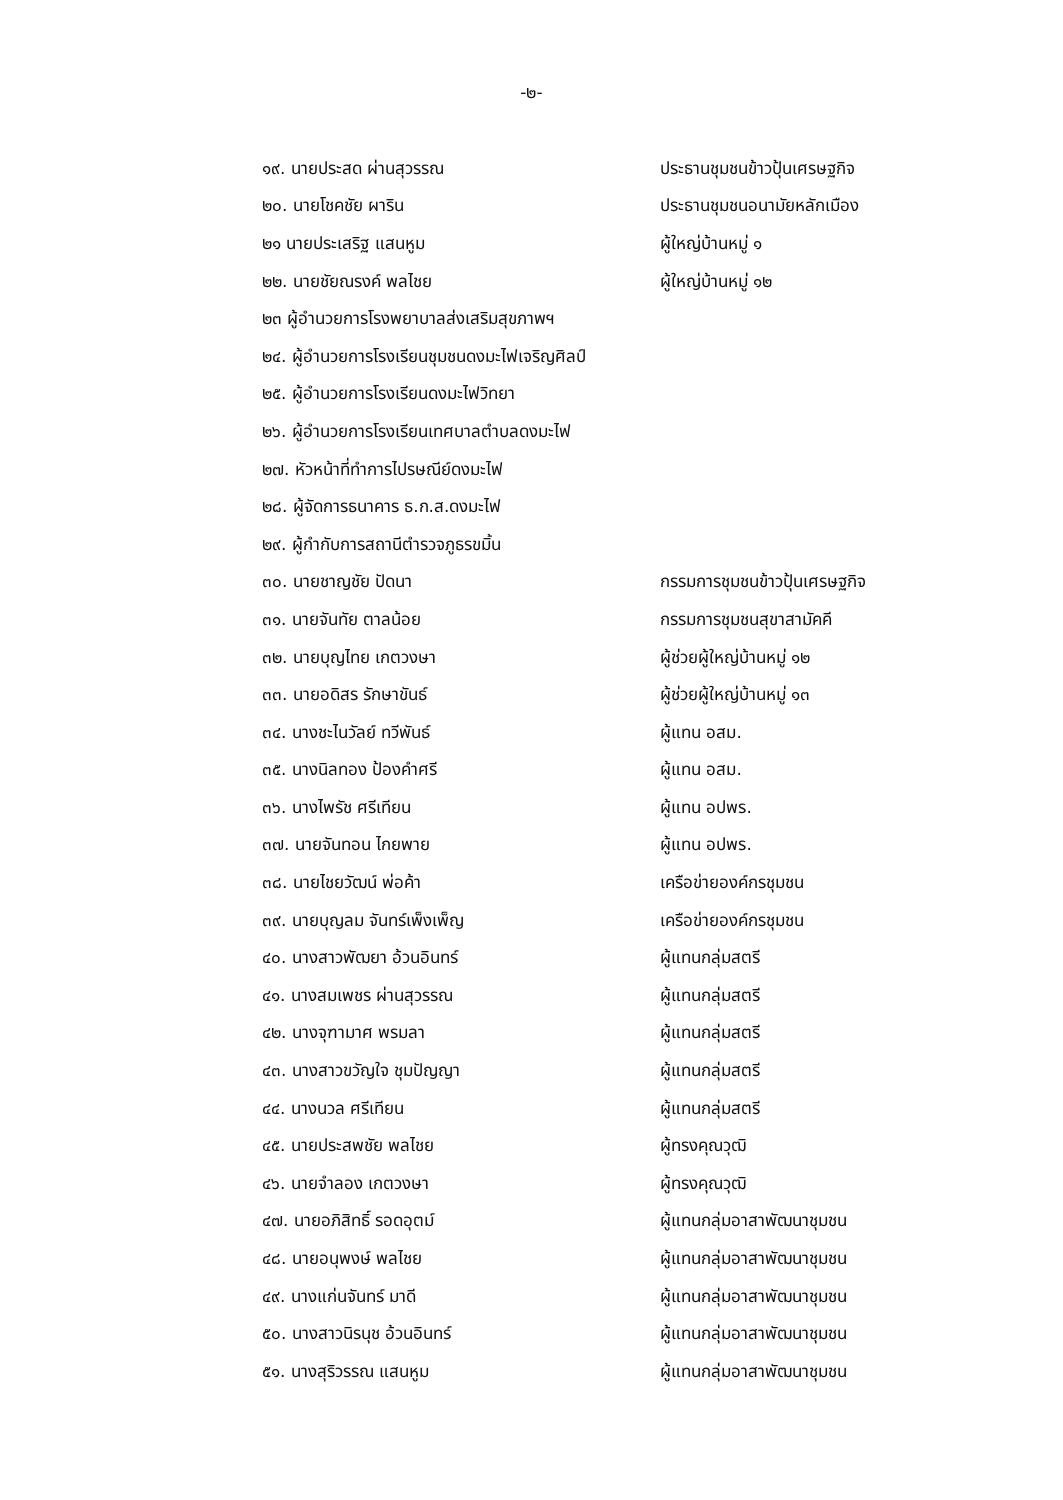-๒-
| ๑๙. นายประสด ผ่านสุวรรณ | ประธานชุมชนข้าวปุ้นเศรษฐกิจ |
| ๒๐. นายโชคชัย ผาริน | ประธานชุมชนอนามัยหลักเมือง |
| ๒๑ นายประเสริฐ แสนหูม | ผู้ใหญ่บ้านหมู่ ๑ |
| ๒๒. นายชัยณรงค์ พลไชย | ผู้ใหญ่บ้านหมู่ ๑๒ |
| ๒๓ ผู้อำนวยการโรงพยาบาลส่งเสริมสุขภาพฯ | |
| ๒๔. ผู้อำนวยการโรงเรียนชุมชนดงมะไฟเจริญศิลป์ | |
| ๒๕. ผู้อำนวยการโรงเรียนดงมะไฟวิทยา | |
| ๒๖. ผู้อำนวยการโรงเรียนเทศบาลตำบลดงมะไฟ | |
| ๒๗. หัวหน้าที่ทำการไปรษณีย์ดงมะไฟ | |
| ๒๘. ผู้จัดการธนาคาร ธ.ก.ส.ดงมะไฟ | |
| ๒๙. ผู้กำกับการสถานีตำรวจภูธรขมิ้น | |
| ๓๐. นายชาญชัย ปัดนา | กรรมการชุมชนข้าวปุ้นเศรษฐกิจ |
| ๓๑. นายจันทัย ตาลน้อย | กรรมการชุมชนสุขาสามัคคี |
| ๓๒. นายบุญไทย เกตวงษา | ผู้ช่วยผู้ใหญ่บ้านหมู่ ๑๒ |
| ๓๓. นายอดิสร รักษาขันธ์ | ผู้ช่วยผู้ใหญ่บ้านหมู่ ๑๓ |
| ๓๔. นางชะไนวัลย์ ทวีพันธ์ | ผู้แทน อสม. |
| ๓๕. นางนิลทอง ป้องคำศรี | ผู้แทน อสม. |
| ๓๖. นางไพรัช ศรีเทียน | ผู้แทน อปพร. |
| ๓๗. นายจันทอน ไกยพาย | ผู้แทน อปพร. |
| ๓๘. นายไชยวัฒน์ พ่อค้า | เครือข่ายองค์กรชุมชน |
| ๓๙. นายบุญลม จันทร์เพ็งเพ็ญ | เครือข่ายองค์กรชุมชน |
| ๔๐. นางสาวพัฒยา อ้วนอินทร์ | ผู้แทนกลุ่มสตรี |
| ๔๑. นางสมเพชร ผ่านสุวรรณ | ผู้แทนกลุ่มสตรี |
| ๔๒. นางจุฑามาศ พรมลา | ผู้แทนกลุ่มสตรี |
| ๔๓. นางสาวขวัญใจ ชุมปัญญา | ผู้แทนกลุ่มสตรี |
| ๔๔. นางนวล ศรีเทียน | ผู้แทนกลุ่มสตรี |
| ๔๕. นายประสพชัย พลไชย | ผู้ทรงคุณวุฒิ |
| ๔๖. นายจำลอง เกตวงษา | ผู้ทรงคุณวุฒิ |
| ๔๗. นายอภิสิทธิ์ รอดอุตม์ | ผู้แทนกลุ่มอาสาพัฒนาชุมชน |
| ๔๘. นายอนุพงษ์ พลไชย | ผู้แทนกลุ่มอาสาพัฒนาชุมชน |
| ๔๙. นางแก่นจันทร์ มาดี | ผู้แทนกลุ่มอาสาพัฒนาชุมชน |
| ๕๐. นางสาวนิรนุช อ้วนอินทร์ | ผู้แทนกลุ่มอาสาพัฒนาชุมชน |
| ๕๑. นางสุริวรรณ แสนหูม | ผู้แทนกลุ่มอาสาพัฒนาชุมชน |